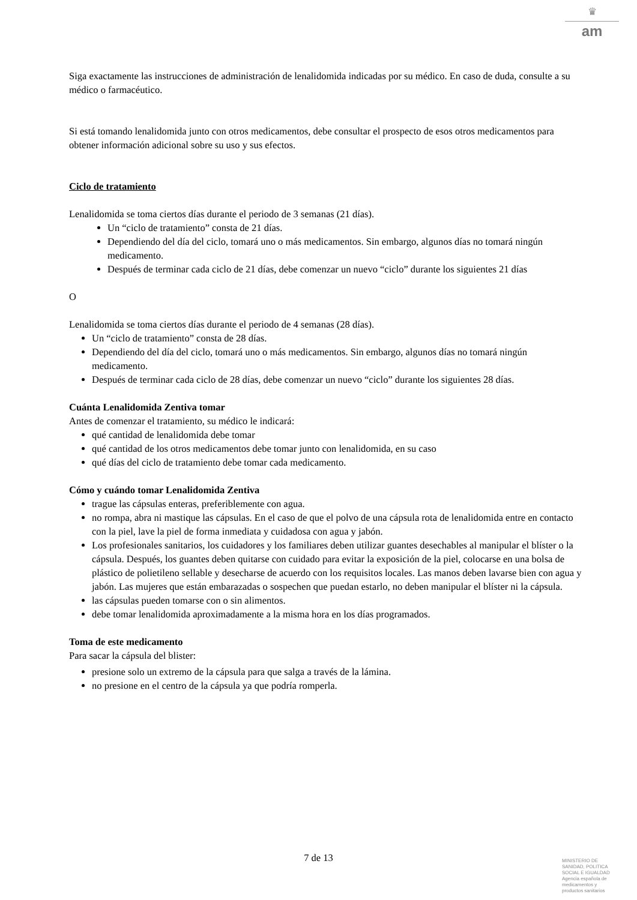♛
am
Siga exactamente las instrucciones de administración de lenalidomida indicadas por su médico. En caso de duda, consulte a su médico o farmacéutico.
Si está tomando lenalidomida junto con otros medicamentos, debe consultar el prospecto de esos otros medicamentos para obtener información adicional sobre su uso y sus efectos.
Ciclo de tratamiento
Lenalidomida se toma ciertos días durante el periodo de 3 semanas (21 días).
Un “ciclo de tratamiento” consta de 21 días.
Dependiendo del día del ciclo, tomará uno o más medicamentos. Sin embargo, algunos días no tomará ningún medicamento.
Después de terminar cada ciclo de 21 días, debe comenzar un nuevo “ciclo” durante los siguientes 21 días
O
Lenalidomida se toma ciertos días durante el periodo de 4 semanas (28 días).
Un “ciclo de tratamiento” consta de 28 días.
Dependiendo del día del ciclo, tomará uno o más medicamentos. Sin embargo, algunos días no tomará ningún medicamento.
Después de terminar cada ciclo de 28 días, debe comenzar un nuevo “ciclo” durante los siguientes 28 días.
Cuánta Lenalidomida Zentiva tomar
Antes de comenzar el tratamiento, su médico le indicará:
qué cantidad de lenalidomida debe tomar
qué cantidad de los otros medicamentos debe tomar junto con lenalidomida, en su caso
qué días del ciclo de tratamiento debe tomar cada medicamento.
Cómo y cuándo tomar Lenalidomida Zentiva
trague las cápsulas enteras, preferiblemente con agua.
no rompa, abra ni mastique las cápsulas. En el caso de que el polvo de una cápsula rota de lenalidomida entre en contacto con la piel, lave la piel de forma inmediata y cuidadosa con agua y jabón.
Los profesionales sanitarios, los cuidadores y los familiares deben utilizar guantes desechables al manipular el blíster o la cápsula. Después, los guantes deben quitarse con cuidado para evitar la exposición de la piel, colocarse en una bolsa de plástico de polietileno sellable y desecharse de acuerdo con los requisitos locales. Las manos deben lavarse bien con agua y jabón. Las mujeres que están embarazadas o sospechen que puedan estarlo, no deben manipular el blíster ni la cápsula.
las cápsulas pueden tomarse con o sin alimentos.
debe tomar lenalidomida aproximadamente a la misma hora en los días programados.
Toma de este medicamento
Para sacar la cápsula del blister:
presione solo un extremo de la cápsula para que salga a través de la lámina.
no presione en el centro de la cápsula ya que podría romperla.
7 de 13
MINISTERIO DE
SANIDAD, POLITICA
SOCIAL E IGUALDAD
Agencia española de
medicamentos y
productos sanitarios